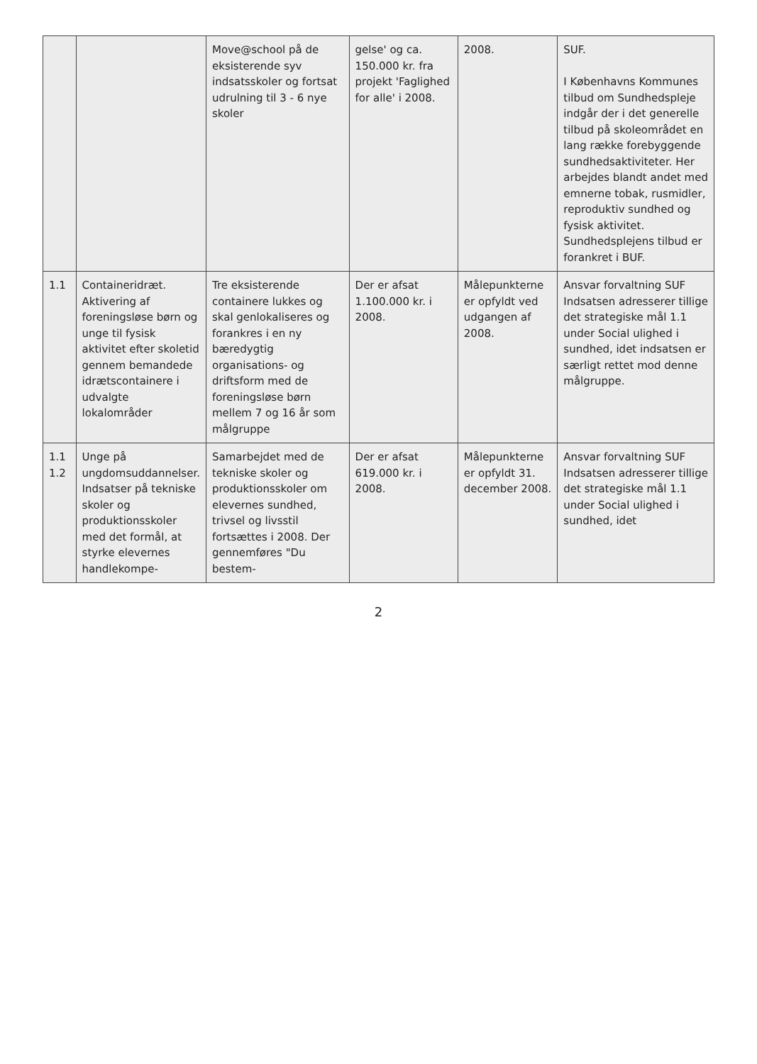| | | Move@school på de eksisterende syv indsatsskoler og fortsat udrulning til 3 - 6 nye skoler | gelse' og ca. 150.000 kr. fra projekt 'Faglighed for alle' i 2008. | 2008. | SUF. I Københavns Kommunes tilbud om Sundhedspleje indgår der i det generelle tilbud på skoleområdet en lang række forebyggende sundhedsaktiviteter. Her arbejdes blandt andet med emnerne tobak, rusmidler, reproduktiv sundhed og fysisk aktivitet. Sundhedsplejens tilbud er forankret i BUF. |
| 1.1 | Containeridræt. Aktivering af foreningsløse børn og unge til fysisk aktivitet efter skoletid gennem bemandede idrætscontainere i udvalgte lokalområder | Tre eksisterende containere lukkes og skal genlokaliseres og forankres i en ny bæredygtig organisations- og driftsform med de foreningsløse børn mellem 7 og 16 år som målgruppe | Der er afsat 1.100.000 kr. i 2008. | Målepunkterne er opfyldt ved udgangen af 2008. | Ansvar forvaltning SUF Indsatsen adresserer tillige det strategiske mål 1.1 under Social ulighed i sundhed, idet indsatsen er særligt rettet mod denne målgruppe. |
| 1.1 1.2 | Unge på ungdomsuddannelser. Indsatser på tekniske skoler og produktionsskoler med det formål, at styrke elevernes handlekompe- | Samarbejdet med de tekniske skoler og produktionsskoler om elevernes sundhed, trivsel og livsstil fortsættes i 2008. Der gennemføres "Du bestem- | Der er afsat 619.000 kr. i 2008. | Målepunkterne er opfyldt 31. december 2008. | Ansvar forvaltning SUF Indsatsen adresserer tillige det strategiske mål 1.1 under Social ulighed i sundhed, idet |
2